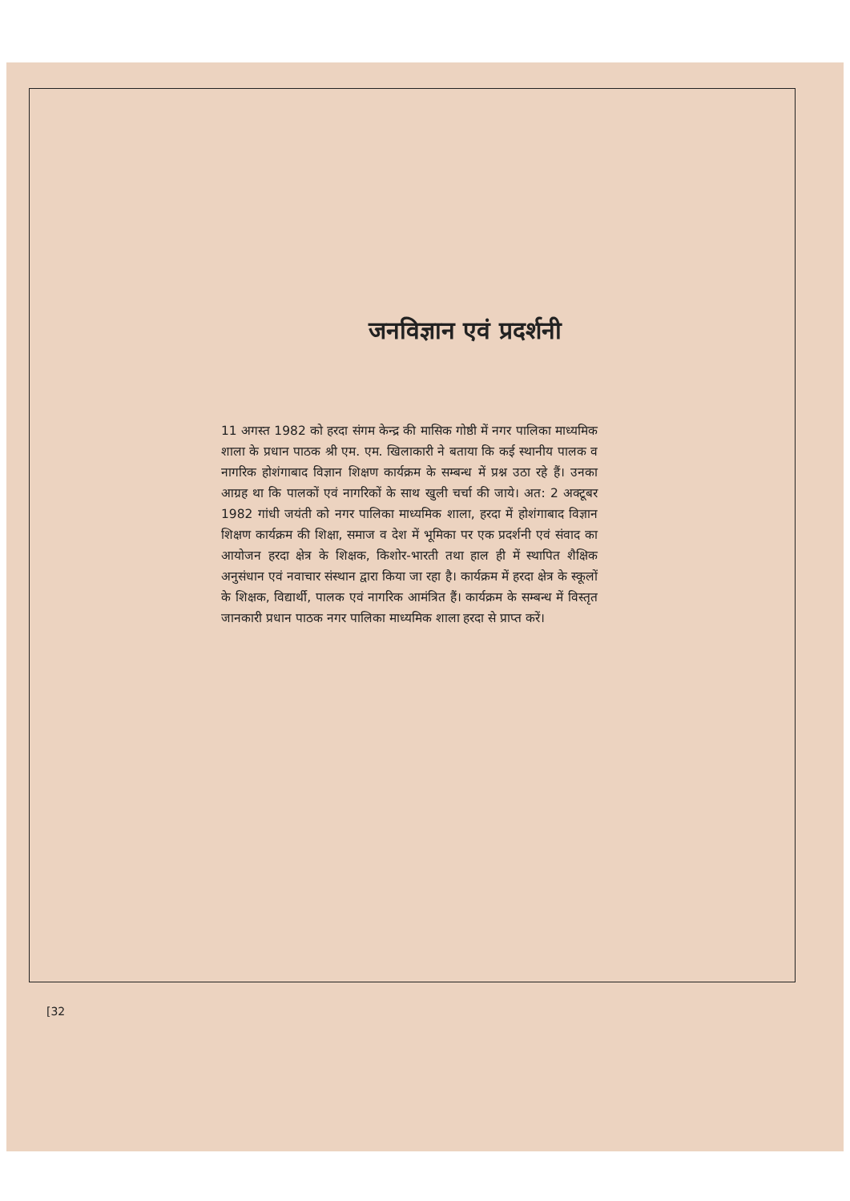जनविज्ञान एवं प्रदर्शनी
11 अगस्त 1982 को हरदा संगम केन्द्र की मासिक गोष्ठी में नगर पालिका माध्यमिक शाला के प्रधान पाठक श्री एम. एम. खिलाकारी ने बताया कि कई स्थानीय पालक व नागरिक होशंगाबाद विज्ञान शिक्षण कार्यक्रम के सम्बन्ध में प्रश्न उठा रहे हैं। उनका आग्रह था कि पालकों एवं नागरिकों के साथ खुली चर्चा की जाये। अत: 2 अक्टूबर 1982 गांधी जयंती को नगर पालिका माध्यमिक शाला, हरदा में होशंगाबाद विज्ञान शिक्षण कार्यक्रम की शिक्षा, समाज व देश में भूमिका पर एक प्रदर्शनी एवं संवाद का आयोजन हरदा क्षेत्र के शिक्षक, किशोर-भारती तथा हाल ही में स्थापित शैक्षिक अनुसंधान एवं नवाचार संस्थान द्वारा किया जा रहा है। कार्यक्रम में हरदा क्षेत्र के स्कूलों के शिक्षक, विद्यार्थी, पालक एवं नागरिक आमंत्रित हैं। कार्यक्रम के सम्बन्ध में विस्तृत जानकारी प्रधान पाठक नगर पालिका माध्यमिक शाला हरदा से प्राप्त करें।
[32